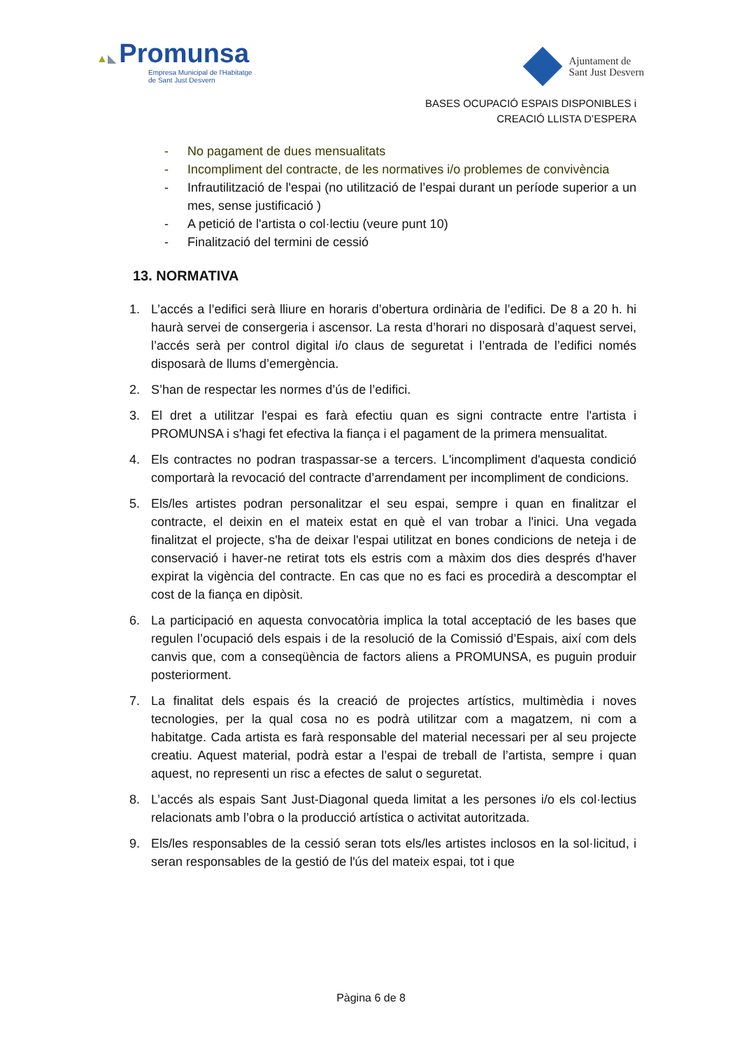▲◣ Promunsa
Empresa Municipal de l'Habitatge
de Sant Just Desvern
Ajuntament de
Sant Just Desvern
BASES OCUPACIÓ ESPAIS DISPONIBLES i
CREACIÓ LLISTA D’ESPERA
- No pagament de dues mensualitats
- Incompliment del contracte, de les normatives i/o problemes de convivència
- Infrautilització de l'espai (no utilització de l’espai durant un període superior a un mes, sense justificació )
- A petició de l'artista o col·lectiu (veure punt 10)
- Finalització del termini de cessió
13. NORMATIVA
1. L’accés a l’edifici serà lliure en horaris d’obertura ordinària de l’edifici. De 8 a 20 h. hi haurà servei de consergeria i ascensor. La resta d’horari no disposarà d’aquest servei, l’accés serà per control digital i/o claus de seguretat i l’entrada de l’edifici només disposarà de llums d’emergència.
2. S’han de respectar les normes d’ús de l’edifici.
3. El dret a utilitzar l'espai es farà efectiu quan es signi contracte entre l'artista i PROMUNSA i s'hagi fet efectiva la fiança i el pagament de la primera mensualitat.
4. Els contractes no podran traspassar-se a tercers. L'incompliment d'aquesta condició comportarà la revocació del contracte d’arrendament per incompliment de condicions.
5. Els/les artistes podran personalitzar el seu espai, sempre i quan en finalitzar el contracte, el deixin en el mateix estat en què el van trobar a l'inici. Una vegada finalitzat el projecte, s'ha de deixar l'espai utilitzat en bones condicions de neteja i de conservació i haver-ne retirat tots els estris com a màxim dos dies després d'haver expirat la vigència del contracte. En cas que no es faci es procedirà a descomptar el cost de la fiança en dipòsit.
6. La participació en aquesta convocatòria implica la total acceptació de les bases que regulen l’ocupació dels espais i de la resolució de la Comissió d’Espais, així com dels canvis que, com a conseqüència de factors aliens a PROMUNSA, es puguin produir posteriorment.
7. La finalitat dels espais és la creació de projectes artístics, multimèdia i noves tecnologies, per la qual cosa no es podrà utilitzar com a magatzem, ni com a habitatge. Cada artista es farà responsable del material necessari per al seu projecte creatiu. Aquest material, podrà estar a l’espai de treball de l’artista, sempre i quan aquest, no representi un risc a efectes de salut o seguretat.
8. L’accés als espais Sant Just-Diagonal queda limitat a les persones i/o els col·lectius relacionats amb l’obra o la producció artística o activitat autoritzada.
9. Els/les responsables de la cessió seran tots els/les artistes inclosos en la sol·licitud, i seran responsables de la gestió de l'ús del mateix espai, tot i que
Pàgina 6 de 8